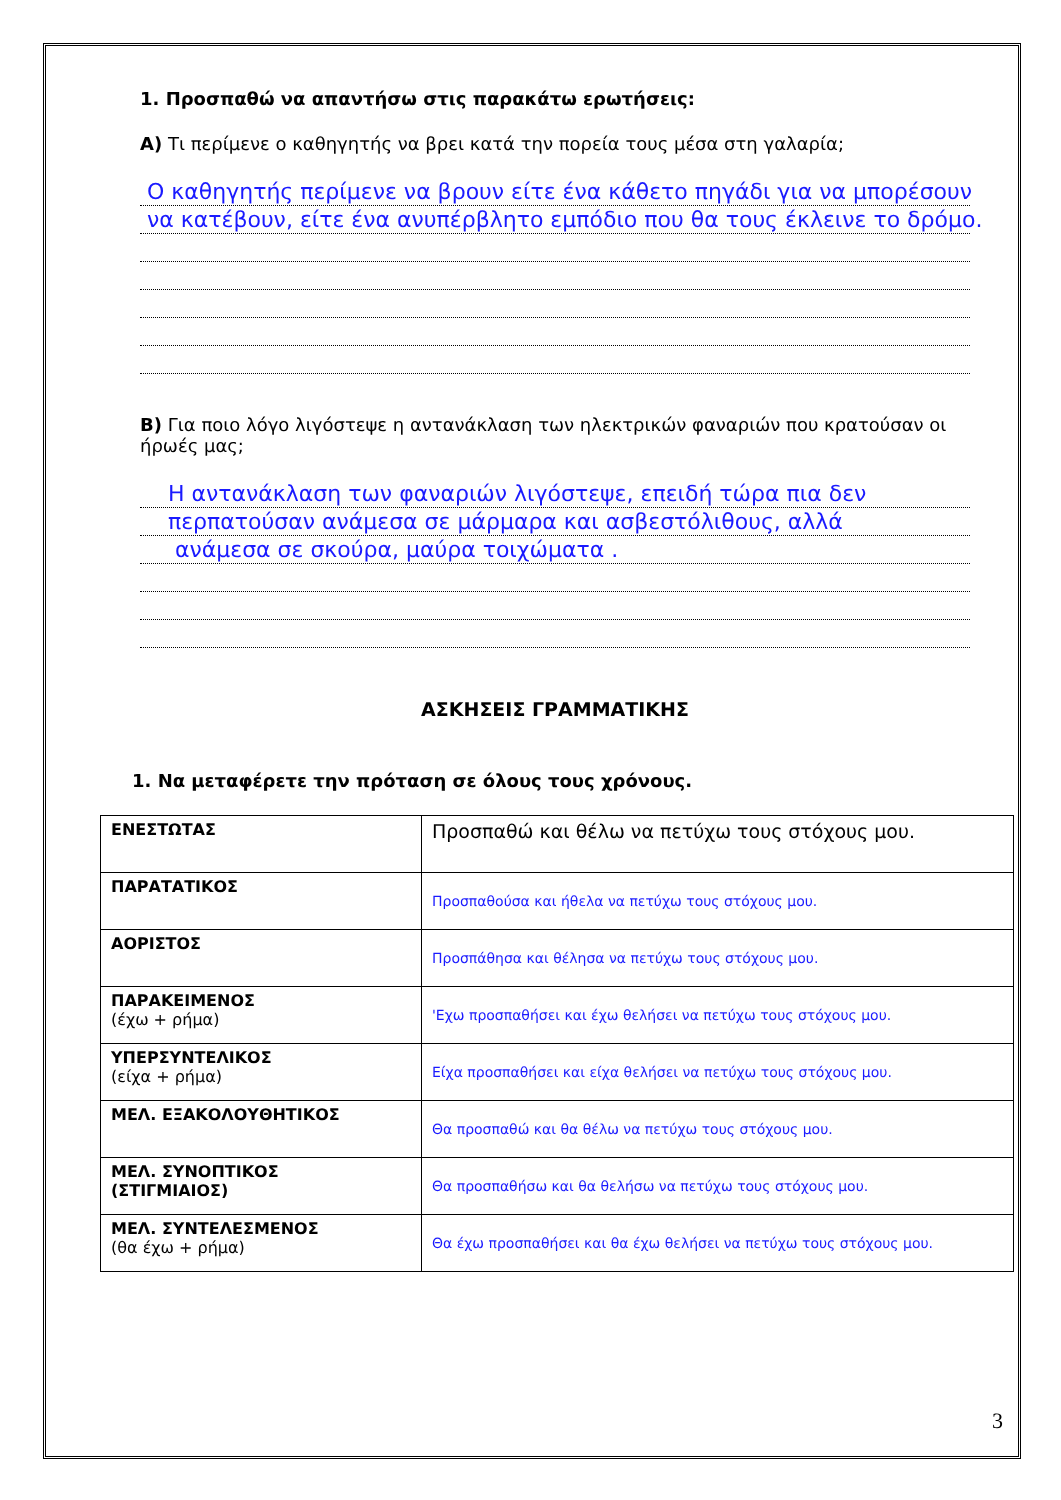1. Προσπαθώ να απαντήσω στις παρακάτω ερωτήσεις:
Α) Τι περίμενε ο καθηγητής να βρει κατά την πορεία τους μέσα στη γαλαρία;
Ο καθηγητής περίμενε να βρουν είτε ένα κάθετο πηγάδι για να μπορέσουν
να κατέβουν, είτε ένα ανυπέρβλητο εμπόδιο που θα τους έκλεινε το δρόμο.
Β) Για ποιο λόγο λιγόστεψε η αντανάκλαση των ηλεκτρικών φαναριών που κρατούσαν οι ήρωές μας;
Η αντανάκλαση των φαναριών λιγόστεψε, επειδή τώρα πια δεν
περπατούσαν ανάμεσα σε μάρμαρα και ασβεστόλιθους, αλλά
ανάμεσα σε σκούρα, μαύρα τοιχώματα .
ΑΣΚΗΣΕΙΣ ΓΡΑΜΜΑΤΙΚΗΣ
1. Να μεταφέρετε την πρόταση σε όλους τους χρόνους.
| ΕΝΕΣΤΩΤΑΣ | Προσπαθώ και θέλω να πετύχω τους στόχους μου. |
| ΠΑΡΑΤΑΤΙΚΟΣ | Προσπαθούσα και ήθελα να πετύχω τους στόχους μου. |
| ΑΟΡΙΣΤΟΣ | Προσπάθησα και θέλησα να πετύχω τους στόχους μου. |
| ΠΑΡΑΚΕΙΜΕΝΟΣ (έχω + ρήμα) | 'Εχω προσπαθήσει και έχω θελήσει να πετύχω τους στόχους μου. |
| ΥΠΕΡΣΥΝΤΕΛΙΚΟΣ (είχα + ρήμα) | Είχα προσπαθήσει και είχα θελήσει να πετύχω τους στόχους μου. |
| ΜΕΛ. ΕΞΑΚΟΛΟΥΘΗΤΙΚΟΣ | Θα προσπαθώ και θα θέλω να πετύχω τους στόχους μου. |
| ΜΕΛ. ΣΥΝΟΠΤΙΚΟΣ (ΣΤΙΓΜΙΑΙΟΣ) | Θα προσπαθήσω και θα θελήσω να πετύχω τους στόχους μου. |
| ΜΕΛ. ΣΥΝΤΕΛΕΣΜΕΝΟΣ (θα έχω + ρήμα) | Θα έχω προσπαθήσει και θα έχω θελήσει να πετύχω τους στόχους μου. |
3